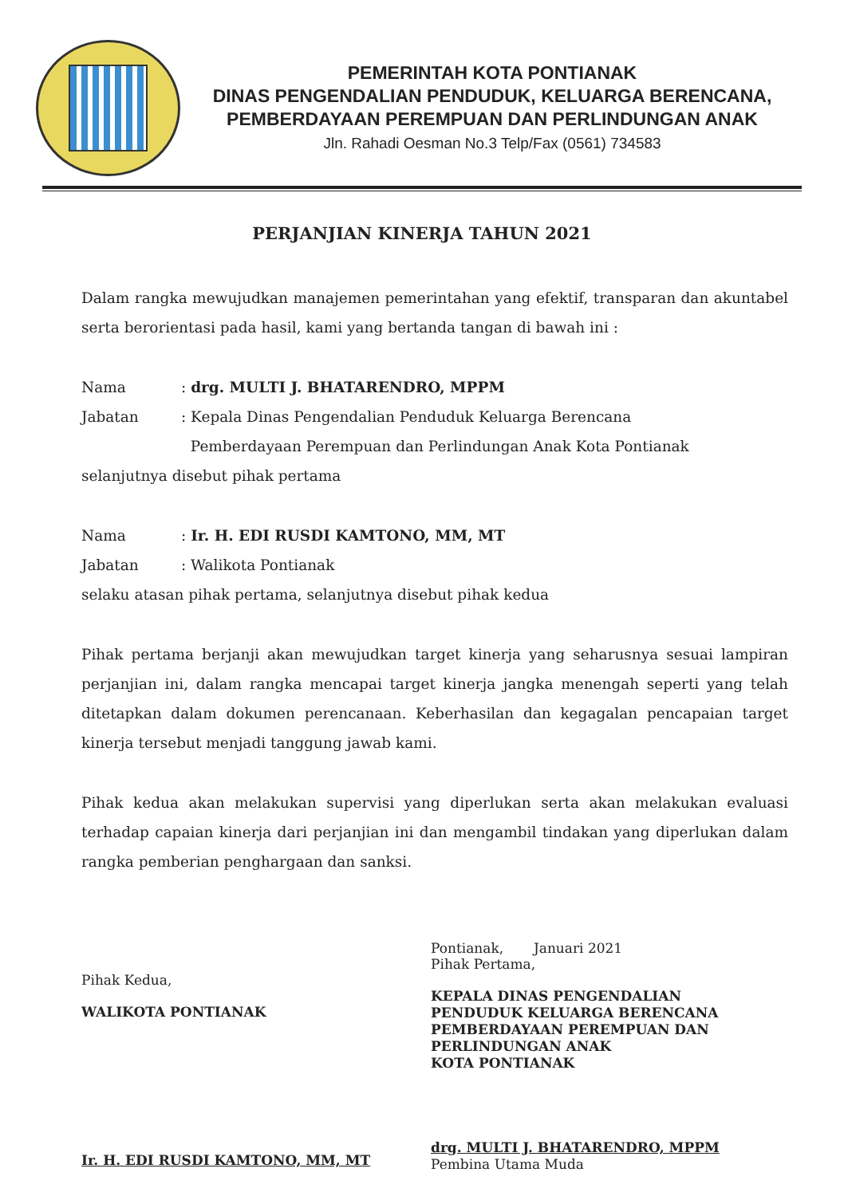PEMERINTAH KOTA PONTIANAK
DINAS PENGENDALIAN PENDUDUK, KELUARGA BERENCANA,
PEMBERDAYAAN PEREMPUAN DAN PERLINDUNGAN ANAK
Jln. Rahadi Oesman No.3 Telp/Fax (0561) 734583
PERJANJIAN KINERJA TAHUN 2021
Dalam rangka mewujudkan manajemen pemerintahan yang efektif, transparan dan akuntabel serta berorientasi pada hasil, kami yang bertanda tangan di bawah ini :
Nama : drg. MULTI J. BHATARENDRO, MPPM
Jabatan : Kepala Dinas Pengendalian Penduduk Keluarga Berencana
Pemberdayaan Perempuan dan Perlindungan Anak Kota Pontianak
selanjutnya disebut pihak pertama
Nama : Ir. H. EDI RUSDI KAMTONO, MM, MT
Jabatan : Walikota Pontianak
selaku atasan pihak pertama, selanjutnya disebut pihak kedua
Pihak pertama berjanji akan mewujudkan target kinerja yang seharusnya sesuai lampiran perjanjian ini, dalam rangka mencapai target kinerja jangka menengah seperti yang telah ditetapkan dalam dokumen perencanaan. Keberhasilan dan kegagalan pencapaian target kinerja tersebut menjadi tanggung jawab kami.
Pihak kedua akan melakukan supervisi yang diperlukan serta akan melakukan evaluasi terhadap capaian kinerja dari perjanjian ini dan mengambil tindakan yang diperlukan dalam rangka pemberian penghargaan dan sanksi.
Pihak Kedua,
WALIKOTA PONTIANAK
Ir. H. EDI RUSDI KAMTONO, MM, MT
Pontianak, Januari 2021
Pihak Pertama,
KEPALA DINAS PENGENDALIAN
PENDUDUK KELUARGA BERENCANA
PEMBERDAYAAN PEREMPUAN DAN
PERLINDUNGAN ANAK
KOTA PONTIANAK
drg. MULTI J. BHATARENDRO, MPPM
Pembina Utama Muda